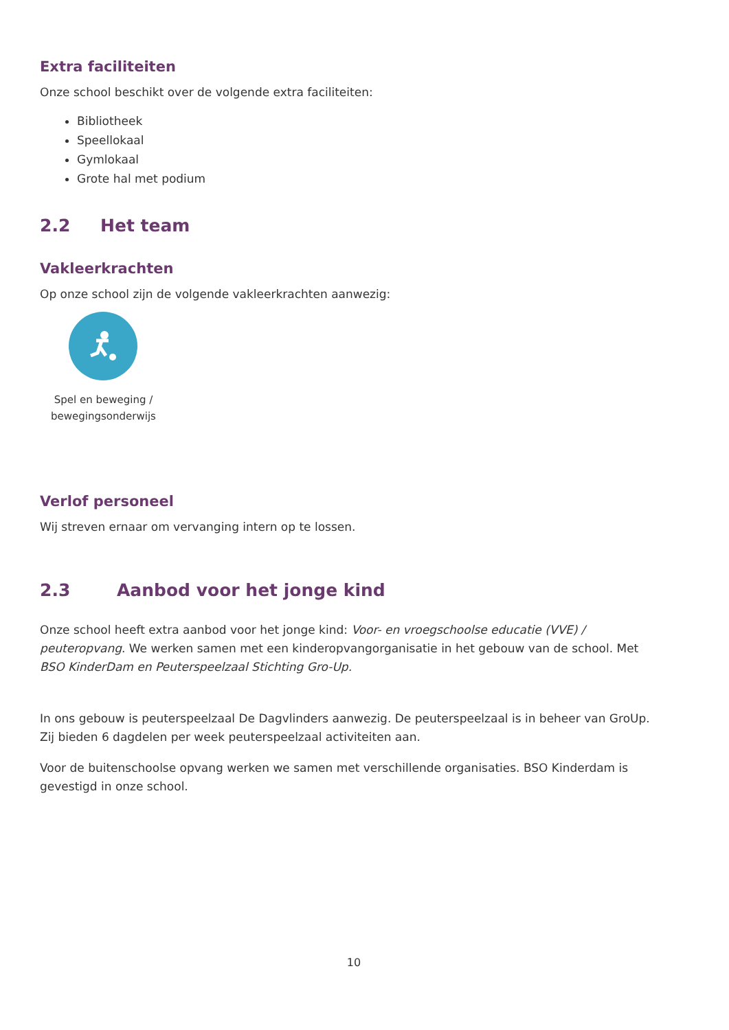Extra faciliteiten
Onze school beschikt over de volgende extra faciliteiten:
Bibliotheek
Speellokaal
Gymlokaal
Grote hal met podium
2.2 Het team
Vakleerkrachten
Op onze school zijn de volgende vakleerkrachten aanwezig:
Spel en beweging / bewegingsonderwijs
Verlof personeel
Wij streven ernaar om vervanging intern op te lossen.
2.3 Aanbod voor het jonge kind
Onze school heeft extra aanbod voor het jonge kind: Voor- en vroegschoolse educatie (VVE) / peuteropvang. We werken samen met een kinderopvangorganisatie in het gebouw van de school. Met BSO KinderDam en Peuterspeelzaal Stichting Gro-Up.
In ons gebouw is peuterspeelzaal De Dagvlinders aanwezig. De peuterspeelzaal is in beheer van GroUp. Zij bieden 6 dagdelen per week peuterspeelzaal activiteiten aan.
Voor de buitenschoolse opvang werken we samen met verschillende organisaties. BSO Kinderdam is gevestigd in onze school.
10